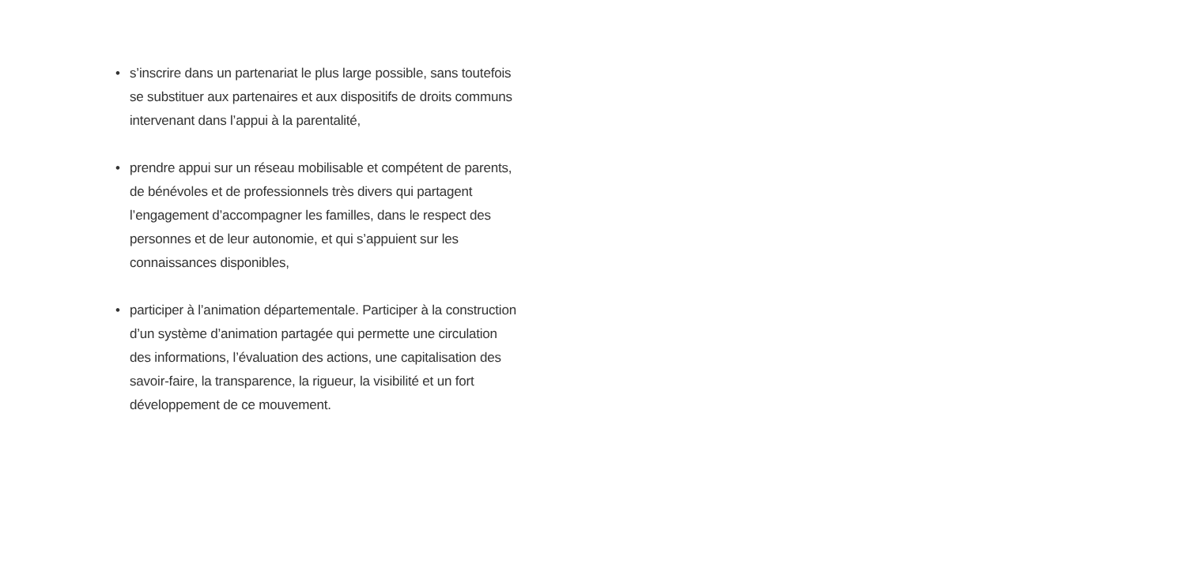• s’inscrire dans un partenariat le plus large possible, sans toutefois
se substituer aux partenaires et aux dispositifs de droits communs
intervenant dans l’appui à la parentalité,
• prendre appui sur un réseau mobilisable et compétent de parents,
de bénévoles et de professionnels très divers qui partagent
l’engagement d’accompagner les familles, dans le respect des
personnes et de leur autonomie, et qui s’appuient sur les
connaissances disponibles,
• participer à l’animation départementale. Participer à la construction
d’un système d’animation partagée qui permette une circulation
des informations, l’évaluation des actions, une capitalisation des
savoir-faire, la transparence, la rigueur, la visibilité et un fort
développement de ce mouvement.